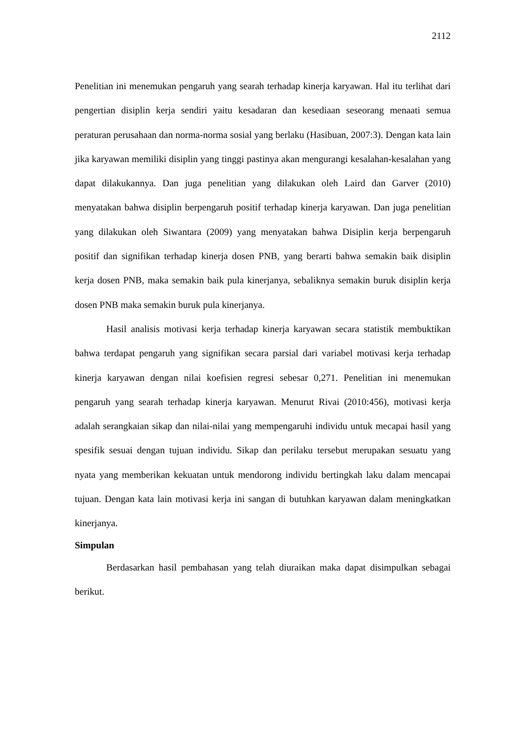2112
Penelitian ini menemukan pengaruh yang searah terhadap kinerja karyawan. Hal itu terlihat dari pengertian disiplin kerja sendiri yaitu kesadaran dan kesediaan seseorang menaati semua peraturan perusahaan dan norma-norma sosial yang berlaku (Hasibuan, 2007:3). Dengan kata lain jika karyawan memiliki disiplin yang tinggi pastinya akan mengurangi kesalahan-kesalahan yang dapat dilakukannya. Dan juga penelitian yang dilakukan oleh Laird dan Garver (2010) menyatakan bahwa disiplin berpengaruh positif terhadap kinerja karyawan. Dan juga penelitian yang dilakukan oleh Siwantara (2009) yang menyatakan bahwa Disiplin kerja berpengaruh positif dan signifikan terhadap kinerja dosen PNB, yang berarti bahwa semakin baik disiplin kerja dosen PNB, maka semakin baik pula kinerjanya, sebaliknya semakin buruk disiplin kerja dosen PNB maka semakin buruk pula kinerjanya.
Hasil analisis motivasi kerja terhadap kinerja karyawan secara statistik membuktikan bahwa terdapat pengaruh yang signifikan secara parsial dari variabel motivasi kerja terhadap kinerja karyawan dengan nilai koefisien regresi sebesar 0,271. Penelitian ini menemukan pengaruh yang searah terhadap kinerja karyawan. Menurut Rivai (2010:456), motivasi kerja adalah serangkaian sikap dan nilai-nilai yang mempengaruhi individu untuk mecapai hasil yang spesifik sesuai dengan tujuan individu. Sikap dan perilaku tersebut merupakan sesuatu yang nyata yang memberikan kekuatan untuk mendorong individu bertingkah laku dalam mencapai tujuan. Dengan kata lain motivasi kerja ini sangan di butuhkan karyawan dalam meningkatkan kinerjanya.
Simpulan
Berdasarkan hasil pembahasan yang telah diuraikan maka dapat disimpulkan sebagai berikut.